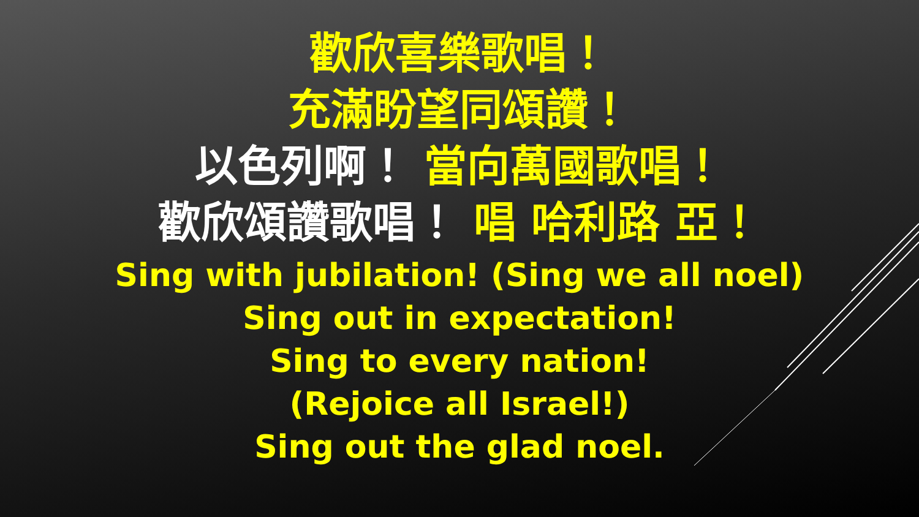歡欣喜樂歌唱！
充滿盼望同頌讚！
以色列啊！ 當向萬國歌唱！
歡欣頌讚歌唱！ 唱 哈利路 亞！
Sing with jubilation! (Sing we all noel)
Sing out in expectation!
Sing to every nation!
(Rejoice all Israel!)
Sing out the glad noel.